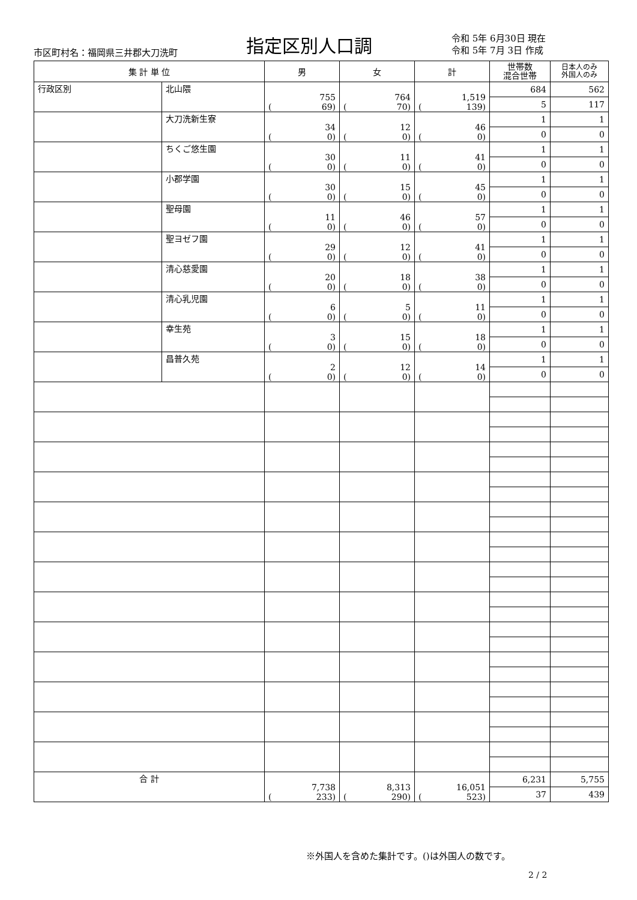市区町村名：福岡県三井郡大刀洗町 指定区別人口調
令和 5年 6月30日 現在
令和 5年 7月 3日 作成
| 集 計 単 位 | | 男 | 女 | 計 | 世帯数 混合世帯 | 日本人のみ 外国人のみ |
| --- | --- | --- | --- | --- | --- | --- |
| 行政区別 | 北山隈 | 755 ( 69) | 764 ( 70) | 1,519 ( 139) | 684 | 562 |
| | | | | | 5 | 117 |
| | 大刀洗新生寮 | 34 ( 0) | 12 ( 0) | 46 ( 0) | 1 | 1 |
| | | | | | 0 | 0 |
| | ちくご悠生園 | 30 ( 0) | 11 ( 0) | 41 ( 0) | 1 | 1 |
| | | | | | 0 | 0 |
| | 小郡学園 | 30 ( 0) | 15 ( 0) | 45 ( 0) | 1 | 1 |
| | | | | | 0 | 0 |
| | 聖母園 | 11 ( 0) | 46 ( 0) | 57 ( 0) | 1 | 1 |
| | | | | | 0 | 0 |
| | 聖ヨゼフ園 | 29 ( 0) | 12 ( 0) | 41 ( 0) | 1 | 1 |
| | | | | | 0 | 0 |
| | 清心慈愛園 | 20 ( 0) | 18 ( 0) | 38 ( 0) | 1 | 1 |
| | | | | | 0 | 0 |
| | 清心乳児園 | 6 ( 0) | 5 ( 0) | 11 ( 0) | 1 | 1 |
| | | | | | 0 | 0 |
| | 幸生苑 | 3 ( 0) | 15 ( 0) | 18 ( 0) | 1 | 1 |
| | | | | | 0 | 0 |
| | 昌普久苑 | 2 ( 0) | 12 ( 0) | 14 ( 0) | 1 | 1 |
| | | | | | 0 | 0 |
| 合 計 | | 7,738 ( 233) | 8,313 ( 290) | 16,051 ( 523) | 6,231 | 5,755 |
| | | | | | 37 | 439 |
※外国人を含めた集計です。()は外国人の数です。
2 / 2